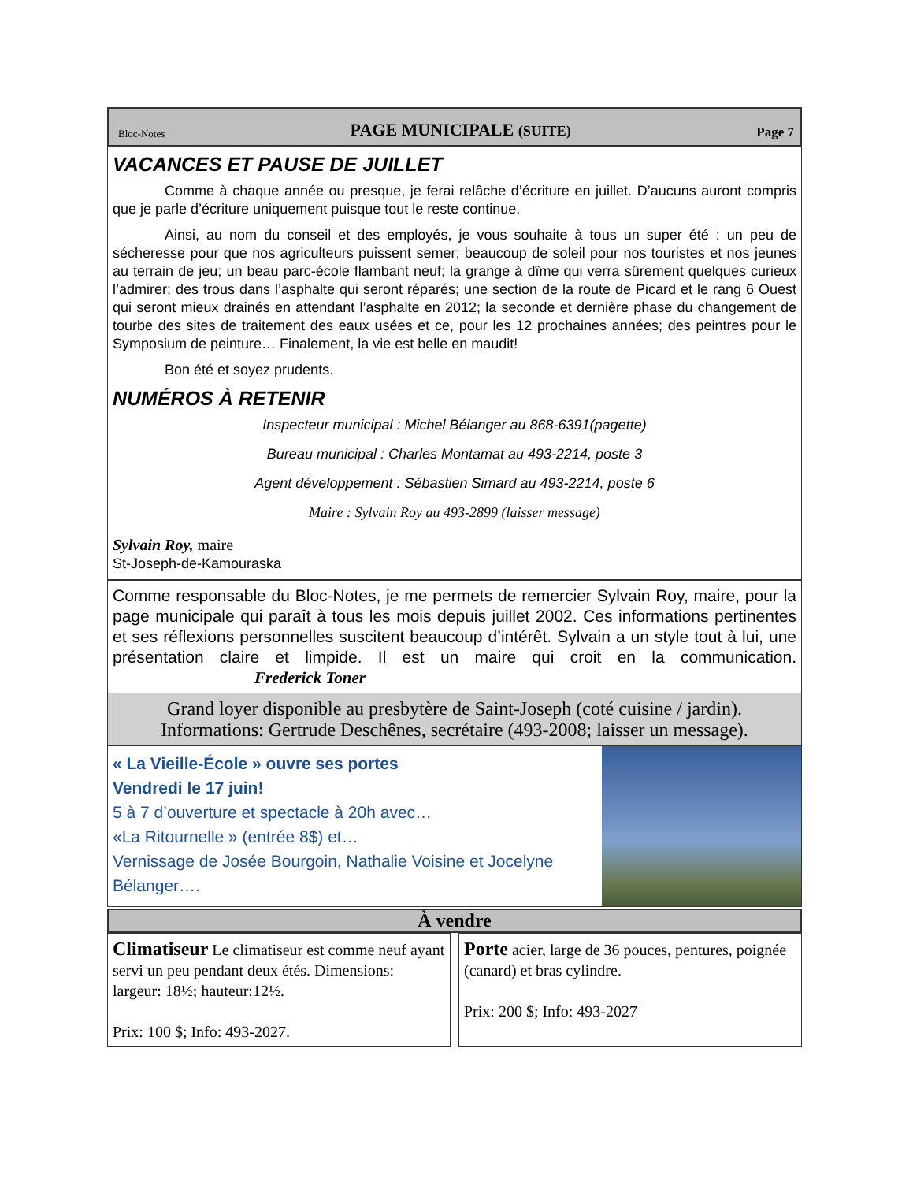Bloc-Notes PAGE MUNICIPALE (SUITE) Page 7
VACANCES ET PAUSE DE JUILLET
Comme à chaque année ou presque, je ferai relâche d’écriture en juillet. D’aucuns auront compris que je parle d’écriture uniquement puisque tout le reste continue.
Ainsi, au nom du conseil et des employés, je vous souhaite à tous un super été : un peu de sécheresse pour que nos agriculteurs puissent semer; beaucoup de soleil pour nos touristes et nos jeunes au terrain de jeu; un beau parc-école flambant neuf; la grange à dîme qui verra sûrement quelques curieux l’admirer; des trous dans l’asphalte qui seront réparés; une section de la route de Picard et le rang 6 Ouest qui seront mieux drainés en attendant l’asphalte en 2012; la seconde et dernière phase du changement de tourbe des sites de traitement des eaux usées et ce, pour les 12 prochaines années; des peintres pour le Symposium de peinture… Finalement, la vie est belle en maudit!
Bon été et soyez prudents.
NUMÉROS À RETENIR
Inspecteur municipal : Michel Bélanger au 868-6391(pagette)
Bureau municipal : Charles Montamat au 493-2214, poste 3
Agent développement : Sébastien Simard au 493-2214, poste 6
Maire : Sylvain Roy au 493-2899 (laisser message)
Sylvain Roy, maire
St-Joseph-de-Kamouraska
Comme responsable du Bloc-Notes, je me permets de remercier Sylvain Roy, maire, pour la page municipale qui paraît à tous les mois depuis juillet 2002. Ces informations pertinentes et ses réflexions personnelles suscitent beaucoup d’intérêt. Sylvain a un style tout à lui, une présentation claire et limpide. Il est un maire qui croit en la communication. Frederick Toner
Grand loyer disponible au presbytère de Saint-Joseph (coté cuisine / jardin).
Informations: Gertrude Deschênes, secrétaire (493-2008; laisser un message).
« La Vieille-École » ouvre ses portes
Vendredi le 17 juin!
5 à 7 d’ouverture et spectacle à 20h avec…
«La Ritournelle » (entrée 8$) et…
Vernissage de Josée Bourgoin, Nathalie Voisine et Jocelyne Bélanger….
À vendre
Climatiseur Le climatiseur est comme neuf ayant servi un peu pendant deux étés. Dimensions: largeur: 18½; hauteur:12½.
Prix: 100 $; Info: 493-2027.
Porte acier, large de 36 pouces, pentures, poignée (canard) et bras cylindre.
Prix: 200 $; Info: 493-2027